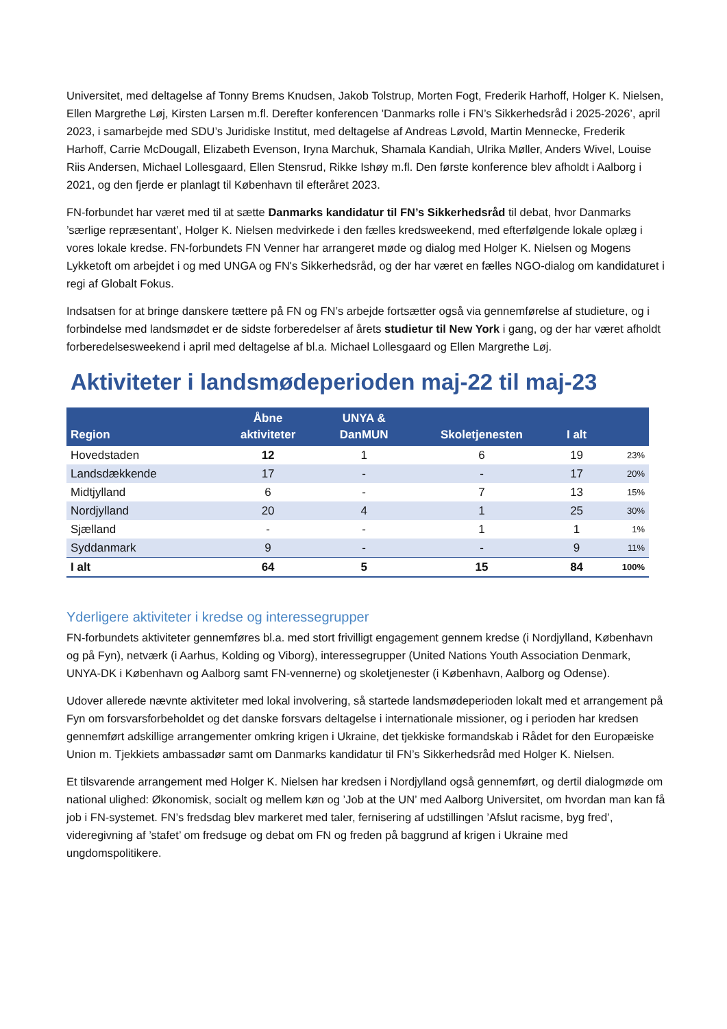Universitet, med deltagelse af Tonny Brems Knudsen, Jakob Tolstrup, Morten Fogt, Frederik Harhoff, Holger K. Nielsen, Ellen Margrethe Løj, Kirsten Larsen m.fl. Derefter konferencen ’Danmarks rolle i FN’s Sikkerhedsråd i 2025-2026’, april 2023, i samarbejde med SDU’s Juridiske Institut, med deltagelse af Andreas Løvold, Martin Mennecke, Frederik Harhoff, Carrie McDougall, Elizabeth Evenson, Iryna Marchuk, Shamala Kandiah, Ulrika Møller, Anders Wivel, Louise Riis Andersen, Michael Lollesgaard, Ellen Stensrud, Rikke Ishøy m.fl. Den første konference blev afholdt i Aalborg i 2021, og den fjerde er planlagt til København til efteråret 2023.
FN-forbundet har været med til at sætte Danmarks kandidatur til FN’s Sikkerhedsråd til debat, hvor Danmarks ’særlige repræsentant’, Holger K. Nielsen medvirkede i den fælles kredsweekend, med efterfølgende lokale oplæg i vores lokale kredse. FN-forbundets FN Venner har arrangeret møde og dialog med Holger K. Nielsen og Mogens Lykketoft om arbejdet i og med UNGA og FN's Sikkerhedsråd, og der har været en fælles NGO-dialog om kandidaturet i regi af Globalt Fokus.
Indsatsen for at bringe danskere tættere på FN og FN’s arbejde fortsætter også via gennemførelse af studieture, og i forbindelse med landsmødet er de sidste forberedelser af årets studietur til New York i gang, og der har været afholdt forberedelsesweekend i april med deltagelse af bl.a. Michael Lollesgaard og Ellen Margrethe Løj.
Aktiviteter i landsmødeperioden maj-22 til maj-23
| Region | Åbne aktiviteter | UNYA & DanMUN | Skoletjenesten | I alt | |
| --- | --- | --- | --- | --- | --- |
| Hovedstaden | 12 | 1 | 6 | 19 | 23% |
| Landsdækkende | 17 | - | - | 17 | 20% |
| Midtjylland | 6 | - | 7 | 13 | 15% |
| Nordjylland | 20 | 4 | 1 | 25 | 30% |
| Sjælland | - | - | 1 | 1 | 1% |
| Syddanmark | 9 | - | - | 9 | 11% |
| I alt | 64 | 5 | 15 | 84 | 100% |
Yderligere aktiviteter i kredse og interessegrupper
FN-forbundets aktiviteter gennemføres bl.a. med stort frivilligt engagement gennem kredse (i Nordjylland, København og på Fyn), netværk (i Aarhus, Kolding og Viborg), interessegrupper (United Nations Youth Association Denmark, UNYA-DK i København og Aalborg samt FN-vennerne) og skoletjenester (i København, Aalborg og Odense).
Udover allerede nævnte aktiviteter med lokal involvering, så startede landsmødeperioden lokalt med et arrangement på Fyn om forsvarsforbeholdet og det danske forsvars deltagelse i internationale missioner, og i perioden har kredsen gennemført adskillige arrangementer omkring krigen i Ukraine, det tjekkiske formandskab i Rådet for den Europæiske Union m. Tjekkiets ambassadør samt om Danmarks kandidatur til FN’s Sikkerhedsråd med Holger K. Nielsen.
Et tilsvarende arrangement med Holger K. Nielsen har kredsen i Nordjylland også gennemført, og dertil dialogmøde om national ulighed: Økonomisk, socialt og mellem køn og ’Job at the UN’ med Aalborg Universitet, om hvordan man kan få job i FN-systemet. FN’s fredsdag blev markeret med taler, fernisering af udstillingen ’Afslut racisme, byg fred’, videregivning af ’stafet’ om fredsuge og debat om FN og freden på baggrund af krigen i Ukraine med ungdomspolitikere.